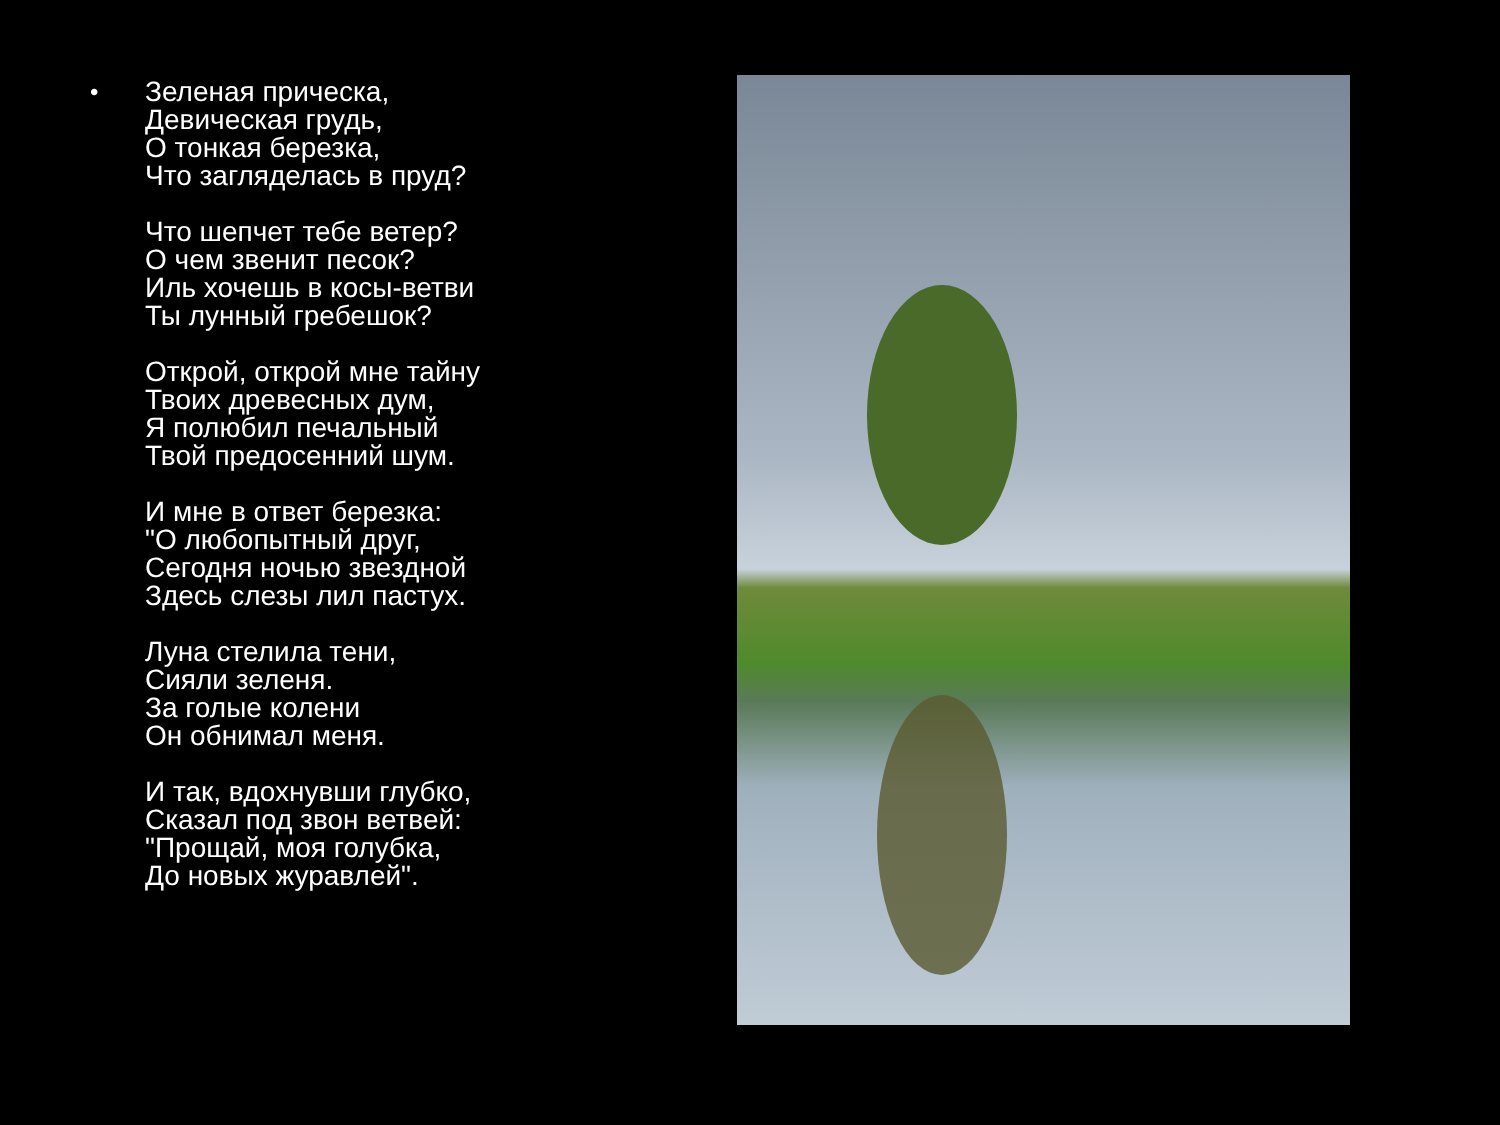•
Зеленая прическа,
Девическая грудь,
О тонкая березка,
Что загляделась в пруд?
Что шепчет тебе ветер?
О чем звенит песок?
Иль хочешь в косы-ветви
Ты лунный гребешок?
Открой, открой мне тайну
Твоих древесных дум,
Я полюбил печальный
Твой предосенний шум.
И мне в ответ березка:
"О любопытный друг,
Сегодня ночью звездной
Здесь слезы лил пастух.
Луна стелила тени,
Сияли зеленя.
За голые колени
Он обнимал меня.
И так, вдохнувши глубко,
Сказал под звон ветвей:
"Прощай, моя голубка,
До новых журавлей".